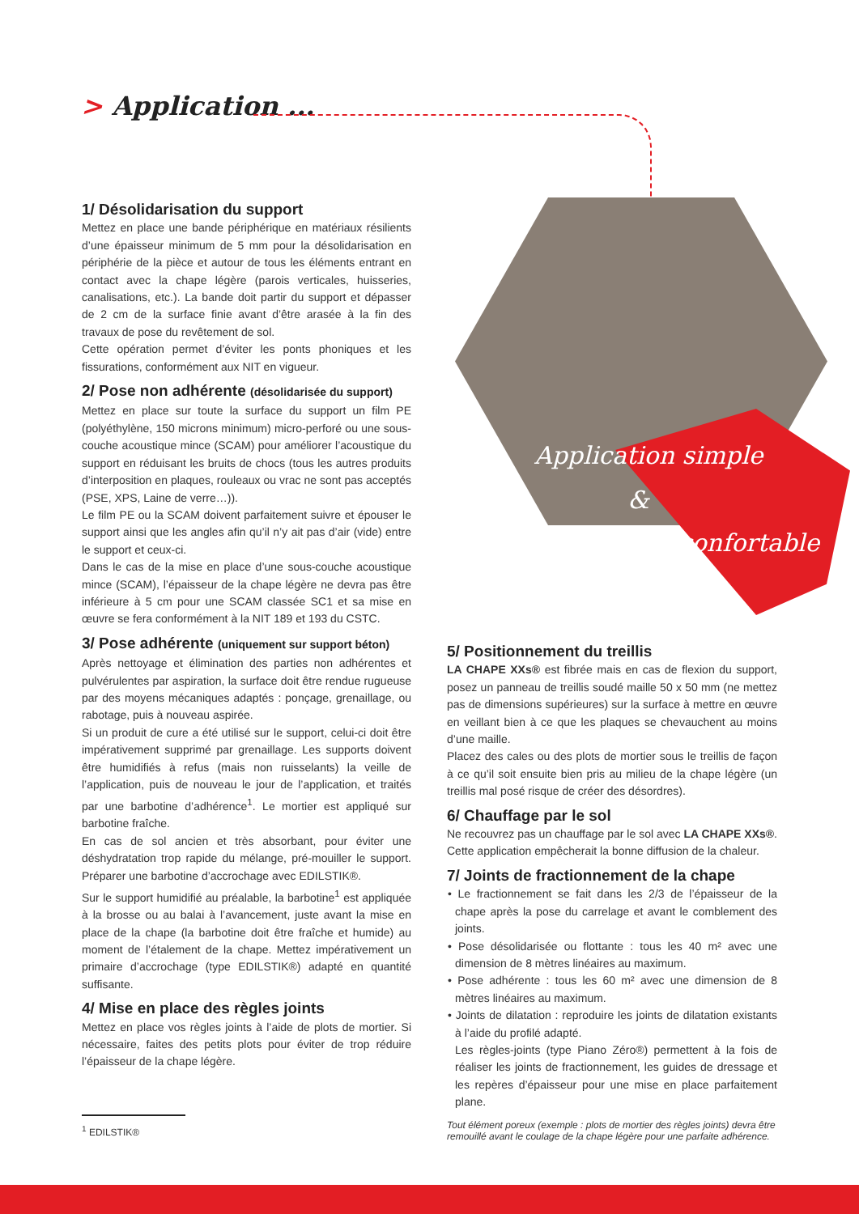> Application ...
Application simple
&
confortable
1/ Désolidarisation du support
Mettez en place une bande périphérique en matériaux résilients d’une épaisseur minimum de 5 mm pour la désolidarisation en périphérie de la pièce et autour de tous les éléments entrant en contact avec la chape légère (parois verticales, huisseries, canalisations, etc.). La bande doit partir du support et dépasser de 2 cm de la surface finie avant d’être arasée à la fin des travaux de pose du revêtement de sol.
Cette opération permet d’éviter les ponts phoniques et les fissurations, conformément aux NIT en vigueur.
2/ Pose non adhérente (désolidarisée du support)
Mettez en place sur toute la surface du support un film PE (polyéthylène, 150 microns minimum) micro-perforé ou une sous-couche acoustique mince (SCAM) pour améliorer l’acoustique du support en réduisant les bruits de chocs (tous les autres produits d’interposition en plaques, rouleaux ou vrac ne sont pas acceptés (PSE, XPS, Laine de verre…)).
Le film PE ou la SCAM doivent parfaitement suivre et épouser le support ainsi que les angles afin qu’il n’y ait pas d’air (vide) entre le support et ceux-ci.
Dans le cas de la mise en place d’une sous-couche acoustique mince (SCAM), l’épaisseur de la chape légère ne devra pas être inférieure à 5 cm pour une SCAM classée SC1 et sa mise en œuvre se fera conformément à la NIT 189 et 193 du CSTC.
3/ Pose adhérente (uniquement sur support béton)
Après nettoyage et élimination des parties non adhérentes et pulvérulentes par aspiration, la surface doit être rendue rugueuse par des moyens mécaniques adaptés : ponçage, grenaillage, ou rabotage, puis à nouveau aspirée.
Si un produit de cure a été utilisé sur le support, celui-ci doit être impérativement supprimé par grenaillage. Les supports doivent être humidifiés à refus (mais non ruisselants) la veille de l’application, puis de nouveau le jour de l’application, et traités par une barbotine d’adhérence<sup>1</sup>. Le mortier est appliqué sur barbotine fraîche.
En cas de sol ancien et très absorbant, pour éviter une déshydratation trop rapide du mélange, pré-mouiller le support. Préparer une barbotine d’accrochage avec EDILSTIK®.
Sur le support humidifié au préalable, la barbotine<sup>1</sup> est appliquée à la brosse ou au balai à l’avancement, juste avant la mise en place de la chape (la barbotine doit être fraîche et humide) au moment de l’étalement de la chape. Mettez impérativement un primaire d’accrochage (type EDILSTIK®) adapté en quantité suffisante.
4/ Mise en place des règles joints
Mettez en place vos règles joints à l’aide de plots de mortier. Si nécessaire, faites des petits plots pour éviter de trop réduire l’épaisseur de la chape légère.
5/ Positionnement du treillis
LA CHAPE XXs® est fibrée mais en cas de flexion du support, posez un panneau de treillis soudé maille 50 x 50 mm (ne mettez pas de dimensions supérieures) sur la surface à mettre en œuvre en veillant bien à ce que les plaques se chevauchent au moins d’une maille.
Placez des cales ou des plots de mortier sous le treillis de façon à ce qu’il soit ensuite bien pris au milieu de la chape légère (un treillis mal posé risque de créer des désordres).
6/ Chauffage par le sol
Ne recouvrez pas un chauffage par le sol avec LA CHAPE XXs®. Cette application empêcherait la bonne diffusion de la chaleur.
7/ Joints de fractionnement de la chape
• Le fractionnement se fait dans les 2/3 de l’épaisseur de la chape après la pose du carrelage et avant le comblement des joints.
• Pose désolidarisée ou flottante : tous les 40 m² avec une dimension de 8 mètres linéaires au maximum.
• Pose adhérente : tous les 60 m² avec une dimension de 8 mètres linéaires au maximum.
• Joints de dilatation : reproduire les joints de dilatation existants à l’aide du profilé adapté.
Les règles-joints (type Piano Zéro®) permettent à la fois de réaliser les joints de fractionnement, les guides de dressage et les repères d’épaisseur pour une mise en place parfaitement plane.
<sup>1</sup> EDILSTIK®
Tout élément poreux (exemple : plots de mortier des règles joints) devra être remouillé avant le coulage de la chape légère pour une parfaite adhérence.